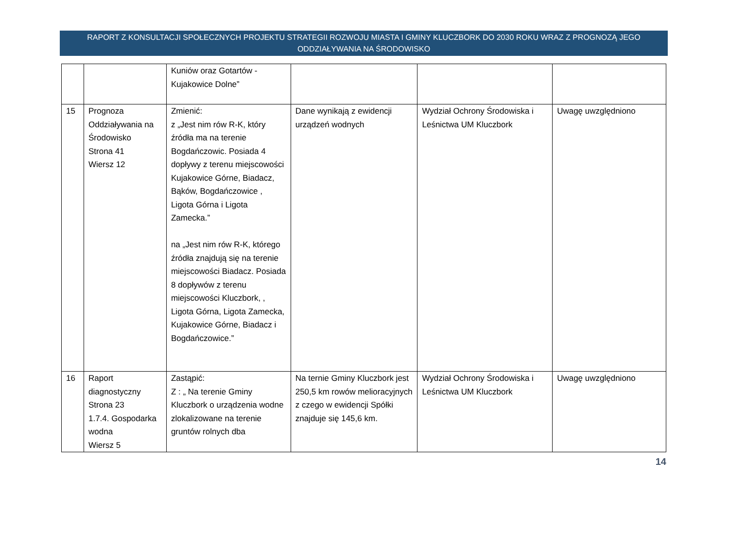RAPORT Z KONSULTACJI SPOŁECZNYCH PROJEKTU STRATEGII ROZWOJU MIASTA I GMINY KLUCZBORK DO 2030 ROKU WRAZ Z PROGNOZĄ JEGO ODDZIAŁYWANIA NA ŚRODOWISKO
| | | Kuniów oraz Gotartów - Kujakowice Dolne” | | | |
| 15 | Prognoza Oddziaływania na Środowisko Strona 41 Wiersz 12 | Zmienić: z „Jest nim rów R-K, który źródła ma na terenie Bogdańczowic. Posiada 4 dopływy z terenu miejscowości Kujakowice Górne, Biadacz, Bąków, Bogdańczowice , Ligota Górna i Ligota Zamecka.” na „Jest nim rów R-K, którego źródła znajdują się na terenie miejscowości Biadacz. Posiada 8 dopływów z terenu miejscowości Kluczbork, , Ligota Górna, Ligota Zamecka, Kujakowice Górne, Biadacz i Bogdańczowice.” | Dane wynikają z ewidencji urządzeń wodnych | Wydział Ochrony Środowiska i Leśnictwa UM Kluczbork | Uwagę uwzględniono |
| 16 | Raport diagnostyczny Strona 23 1.7.4. Gospodarka wodna Wiersz 5 | Zastąpić: Z : „ Na terenie Gminy Kluczbork o urządzenia wodne zlokalizowane na terenie gruntów rolnych dba | Na ternie Gminy Kluczbork jest 250,5 km rowów melioracyjnych z czego w ewidencji Spółki znajduje się 145,6 km. | Wydział Ochrony Środowiska i Leśnictwa UM Kluczbork | Uwagę uwzględniono |
14